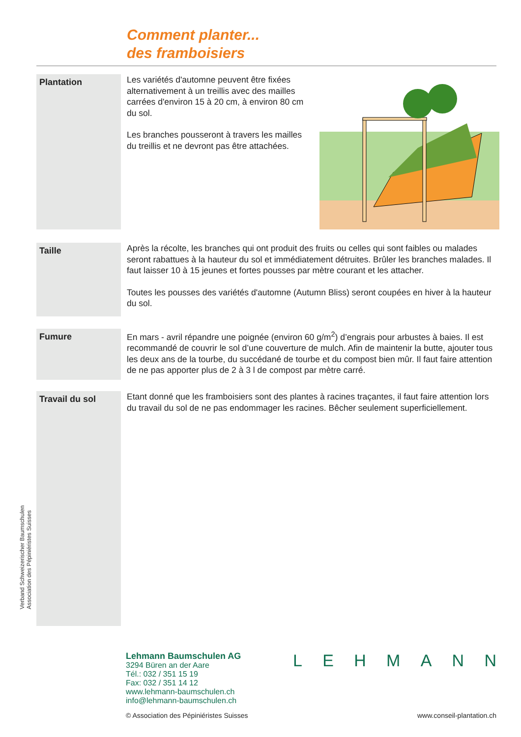Comment planter...
des framboisiers
Plantation
Les variétés d'automne peuvent être fixées alternativement à un treillis avec des mailles carrées d'environ 15 à 20 cm, à environ 80 cm du sol.
Les branches pousseront à travers les mailles du treillis et ne devront pas être attachées.
Taille
Après la récolte, les branches qui ont produit des fruits ou celles qui sont faibles ou malades seront rabattues à la hauteur du sol et immédiatement détruites. Brûler les branches malades. Il faut laisser 10 à 15 jeunes et fortes pousses par mètre courant et les attacher.
Toutes les pousses des variétés d'automne (Autumn Bliss) seront coupées en hiver à la hauteur du sol.
Fumure
En mars - avril répandre une poignée (environ 60 g/m<sup>2</sup>) d’engrais pour arbustes à baies. Il est recommandé de couvrir le sol d’une couverture de mulch. Afin de maintenir la butte, ajouter tous les deux ans de la tourbe, du succédané de tourbe et du compost bien mûr. Il faut faire attention de ne pas apporter plus de 2 à 3 l de compost par mètre carré.
Travail du sol
Etant donné que les framboisiers sont des plantes à racines traçantes, il faut faire attention lors du travail du sol de ne pas endommager les racines. Bêcher seulement superficiellement.
Verband Schweizerischer Baumschulen
Association des Pépiniéristes Suisses
Lehmann Baumschulen AG
3294 Büren an der Aare
Tél.: 032 / 351 15 19
Fax: 032 / 351 14 12
www.lehmann-baumschulen.ch
info@lehmann-baumschulen.ch
L E H M A N N
© Association des Pépiniéristes Suisses
www.conseil-plantation.ch